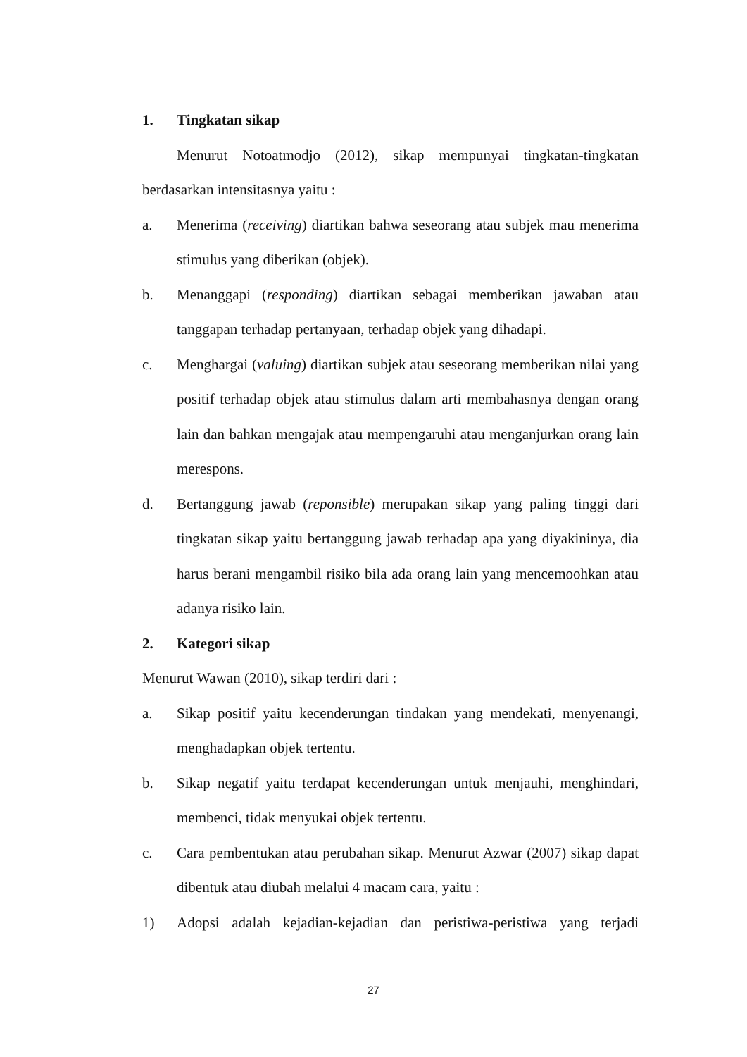1. Tingkatan sikap
Menurut Notoatmodjo (2012), sikap mempunyai tingkatan-tingkatan berdasarkan intensitasnya yaitu :
a. Menerima (receiving) diartikan bahwa seseorang atau subjek mau menerima stimulus yang diberikan (objek).
b. Menanggapi (responding) diartikan sebagai memberikan jawaban atau tanggapan terhadap pertanyaan, terhadap objek yang dihadapi.
c. Menghargai (valuing) diartikan subjek atau seseorang memberikan nilai yang positif terhadap objek atau stimulus dalam arti membahasnya dengan orang lain dan bahkan mengajak atau mempengaruhi atau menganjurkan orang lain merespons.
d. Bertanggung jawab (reponsible) merupakan sikap yang paling tinggi dari tingkatan sikap yaitu bertanggung jawab terhadap apa yang diyakininya, dia harus berani mengambil risiko bila ada orang lain yang mencemoohkan atau adanya risiko lain.
2. Kategori sikap
Menurut Wawan (2010), sikap terdiri dari :
a. Sikap positif yaitu kecenderungan tindakan yang mendekati, menyenangi, menghadapkan objek tertentu.
b. Sikap negatif yaitu terdapat kecenderungan untuk menjauhi, menghindari, membenci, tidak menyukai objek tertentu.
c. Cara pembentukan atau perubahan sikap. Menurut Azwar (2007) sikap dapat dibentuk atau diubah melalui 4 macam cara, yaitu :
1) Adopsi adalah kejadian-kejadian dan peristiwa-peristiwa yang terjadi
27